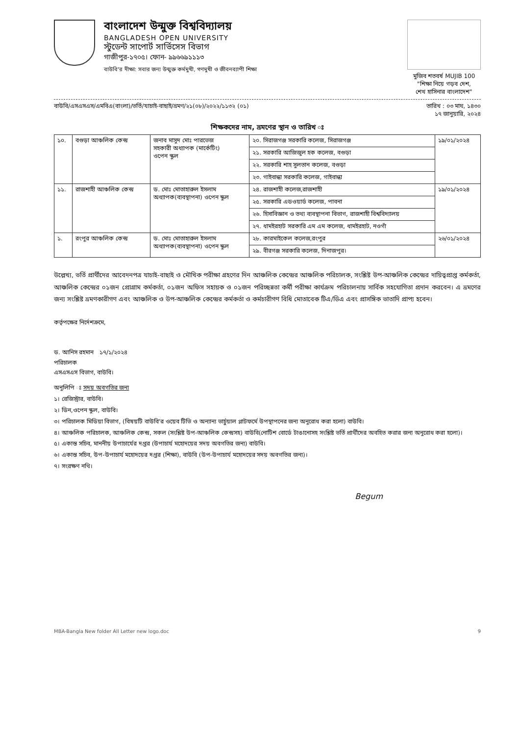বাংলাদেশ উন্মুক্ত বিশ্ববিদ্যালয়
BANGLADESH OPEN UNIVERSITY
স্টুডেন্ট সাপোর্ট সার্ভিসেস বিভাগ
গাজীপুর-১৭০৫। ফোন- ৯৯৬৬৯১১১৩
বাউবি'র দীক্ষা: সবার জন্য উন্মুক্ত কর্মমুখী, গণমুখী ও জীবনব্যাপী শিক্ষা
মুজিব শতবর্ষ MUJIB 100
"শিক্ষা নিয়ে গড়ব দেশ,
শেখ হাসিনার বাংলাদেশ"
বাউবি/এসএসএস/এমবিএ(বাংলা)/ভর্তি/যাচাই-বাছাই/ভ্রমণ/২১(০৮)/২০২২/১১৩২ (০১) তারিখ : ০৩ মাঘ, ১৪৩০
১৭ জানুয়ারি, ২০২৪
শিক্ষকদের নাম, ভ্রমণের স্থান ও তারিখ ঃ
| ১০. | বগুড়া আঞ্চলিক কেন্দ্র | জনাব মাসুদ মোঃ পারভেজ সহকারী অধ্যাপক (মার্কেটিং) ওপেন স্কুল | ২০. সিরাজগঞ্জ সরকারি কলেজ, সিরাজগঞ্জ | ১৯/০১/২০২৪ |
| | | | ২১. সরকারি আজিজুল হক কলেজ, বগুড়া | |
| | | | ২২. সরকারি শাহ সুলতান কলেজ, বগুড়া | |
| | | | ২৩. গাইবান্ধা সরকারি কলেজ, গাইবান্ধা | |
| ১১. | রাজশাহী আঞ্চলিক কেন্দ্র | ড. মোঃ মোতাহারুল ইসলাম অধ্যাপক(ব্যবস্থাপনা) ওপেন স্কুল | ২৪. রাজশাহী কলেজ,রাজশাহী | ১৯/০১/২০২৪ |
| | | | ২৫. সরকারি এডওয়ার্ড কলেজ, পাবনা | |
| | | | ২৬. হিসাবিজ্ঞান ও তথ্য ব্যবস্থাপনা বিভাগ, রাজশাহী বিশ্ববিদ্যালয় | |
| | | | ২৭. ধামইরহাট সরকারি এম এম কলেজ, ধামইরহাট, নওগাঁ | |
| ১. | রংপুর আঞ্চলিক কেন্দ্র | ড. মোঃ মোতাহারুল ইসলাম অধ্যাপক(ব্যবস্থাপনা) ওপেন স্কুল | ২৮. কারমাইকেল কলেজ,রংপুর | ২৬/০১/২০২৪ |
| | | | ২৯. বীরগঞ্জ সরকারি কলেজ, দিনাজপুর। | |
উল্লেখ্য, ভর্তি প্রার্থীদের আবেদনপত্র যাচাই-বাছাই ও মৌখিক পরীক্ষা গ্রহণের দিন আঞ্চলিক কেন্দ্রের আঞ্চলিক পরিচালক, সংশ্লিষ্ট উপ-আঞ্চলিক কেন্দ্রের দায়িত্বপ্রাপ্ত কর্মকর্তা, আঞ্চলিক কেন্দ্রের ০১জন প্রোগ্রাম কর্মকর্তা, ০১জন অফিস সহায়ক ও ০১জন পরিচ্ছন্নতা কর্মী পরীক্ষা কার্যক্রম পরিচালনায় সার্বিক সহযোগিতা প্রদান করবেন। এ ভ্রমণের জন্য সংশ্লিষ্ট ভ্রমণকারীগণ এবং আঞ্চলিক ও উপ-আঞ্চলিক কেন্দ্রের কর্মকর্তা ও কর্মচারীগণ বিধি মোতাবেক টিএ/ডিএ এবং প্রাসঙ্গিক ভাতাদি প্রাপ্য হবেন।
কর্তৃপক্ষের নির্দেশক্রমে,
ড. আনিস রহমান ১৭/১/২০২৪
পরিচালক
এসএসএস বিভাগ, বাউবি।
অনুলিপি ঃ সদয় অবগতির জন্য
১। রেজিস্ট্রার, বাউবি।
২। ডিন,ওপেন স্কুল, বাউবি।
৩। পরিচালক মিডিয়া বিভাগ, (বিষয়টি বাউবি'র ওয়েব টিভি ও অন্যান্য ভার্চুয়াল প্লাটফর্মে উপস্থাপনের জন্য অনুরোধ করা হলো) বাউবি।
৪। আঞ্চলিক পরিচালক, আঞ্চলিক কেন্দ্র, সকল (সংশ্লিষ্ট উপ-আঞ্চলিক কেন্দ্রসহ) বাউবি(নোটিশ বোর্ডে টাঙানোসহ সংশ্লিষ্ট ভর্তি প্রার্থীদের অবহিত করার জন্য অনুরোধ করা হলো)।
৫। একান্ত সচিব, মাননীয় উপাচার্যের দপ্তর (উপাচার্য মহোদয়ের সদয় অবগতির জন্য) বাউবি।
৬। একান্ত সচিব, উপ-উপাচার্য মহোদয়ের দপ্তর (শিক্ষা), বাউবি (উপ-উপাচার্য মহোদয়ের সদয় অবগতির জন্য)।
৭। সংরক্ষণ নথি।
Begum
MBA-Bangla New folder All Letter new logo.doc 9